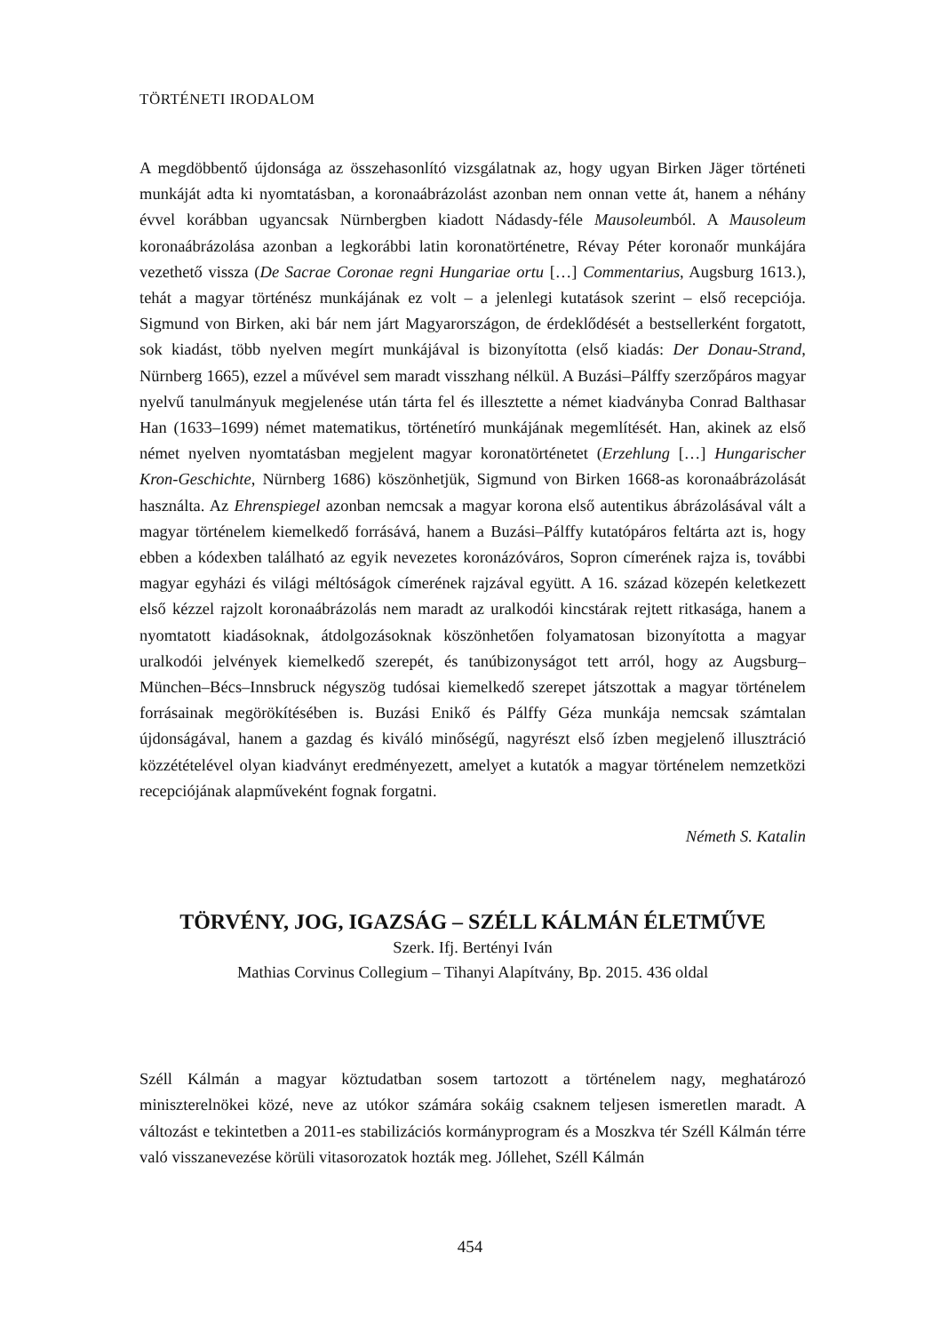TÖRTÉNETI IRODALOM
A megdöbbentő újdonsága az összehasonlító vizsgálatnak az, hogy ugyan Birken Jäger történeti munkáját adta ki nyomtatásban, a koronaábrázolást azonban nem onnan vette át, hanem a néhány évvel korábban ugyancsak Nürnbergben kiadott Nádasdy-féle Mausoleumból. A Mausoleum koronaábrázolása azonban a legkorábbi latin koronatörténetre, Révay Péter koronaőr munkájára vezethető vissza (De Sacrae Coronae regni Hungariae ortu […] Commentarius, Augsburg 1613.), tehát a magyar történész munkájának ez volt – a jelenlegi kutatások szerint – első recepciója. Sigmund von Birken, aki bár nem járt Magyarországon, de érdeklődését a bestsellerként forgatott, sok kiadást, több nyelven megírt munkájával is bizonyította (első kiadás: Der Donau-Strand, Nürnberg 1665), ezzel a művével sem maradt visszhang nélkül. A Buzási–Pálffy szerzőpáros magyar nyelvű tanulmányuk megjelenése után tárta fel és illesztette a német kiadványba Conrad Balthasar Han (1633–1699) német matematikus, történetíró munkájának megemlítését. Han, akinek az első német nyelven nyomtatásban megjelent magyar koronatörténetet (Erzehlung […] Hungarischer Kron-Geschichte, Nürnberg 1686) köszönhetjük, Sigmund von Birken 1668-as koronaábrázolását használta. Az Ehrenspiegel azonban nemcsak a magyar korona első autentikus ábrázolásával vált a magyar történelem kiemelkedő forrásává, hanem a Buzási–Pálffy kutatópáros feltárta azt is, hogy ebben a kódexben található az egyik nevezetes koronázóváros, Sopron címerének rajza is, további magyar egyházi és világi méltóságok címerének rajzával együtt. A 16. század közepén keletkezett első kézzel rajzolt koronaábrázolás nem maradt az uralkodói kincstárak rejtett ritkasága, hanem a nyomtatott kiadásoknak, átdolgozásoknak köszönhetően folyamatosan bizonyította a magyar uralkodói jelvények kiemelkedő szerepét, és tanúbizonyságot tett arról, hogy az Augsburg–München–Bécs–Innsbruck négyszög tudósai kiemelkedő szerepet játszottak a magyar történelem forrásainak megörökítésében is. Buzási Enikő és Pálffy Géza munkája nemcsak számtalan újdonságával, hanem a gazdag és kiváló minőségű, nagyrészt első ízben megjelenő illusztráció közzétételével olyan kiadványt eredményezett, amelyet a kutatók a magyar történelem nemzetközi recepciójának alapműveként fognak forgatni.
Németh S. Katalin
TÖRVÉNY, JOG, IGAZSÁG – SZÉLL KÁLMÁN ÉLETMŰVE
Szerk. Ifj. Bertényi Iván
Mathias Corvinus Collegium – Tihanyi Alapítvány, Bp. 2015. 436 oldal
Széll Kálmán a magyar köztudatban sosem tartozott a történelem nagy, meghatározó miniszterelnökei közé, neve az utókor számára sokáig csaknem teljesen ismeretlen maradt. A változást e tekintetben a 2011-es stabilizációs kormányprogram és a Moszkva tér Széll Kálmán térre való visszanevezése körüli vitasorozatok hozták meg. Jóllehet, Széll Kálmán
454